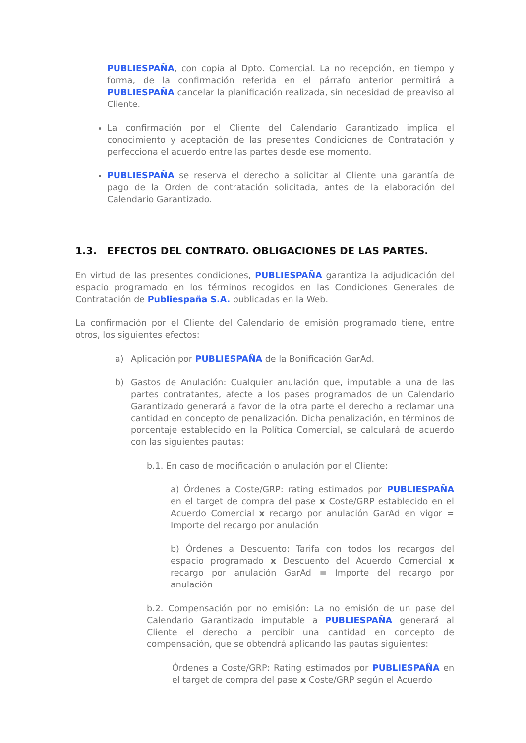PUBLIESPAÑA, con copia al Dpto. Comercial. La no recepción, en tiempo y forma, de la confirmación referida en el párrafo anterior permitirá a PUBLIESPAÑA cancelar la planificación realizada, sin necesidad de preaviso al Cliente.
La confirmación por el Cliente del Calendario Garantizado implica el conocimiento y aceptación de las presentes Condiciones de Contratación y perfecciona el acuerdo entre las partes desde ese momento.
PUBLIESPAÑA se reserva el derecho a solicitar al Cliente una garantía de pago de la Orden de contratación solicitada, antes de la elaboración del Calendario Garantizado.
1.3. EFECTOS DEL CONTRATO. OBLIGACIONES DE LAS PARTES.
En virtud de las presentes condiciones, PUBLIESPAÑA garantiza la adjudicación del espacio programado en los términos recogidos en las Condiciones Generales de Contratación de Publiespaña S.A. publicadas en la Web.
La confirmación por el Cliente del Calendario de emisión programado tiene, entre otros, los siguientes efectos:
a) Aplicación por PUBLIESPAÑA de la Bonificación GarAd.
b) Gastos de Anulación: Cualquier anulación que, imputable a una de las partes contratantes, afecte a los pases programados de un Calendario Garantizado generará a favor de la otra parte el derecho a reclamar una cantidad en concepto de penalización. Dicha penalización, en términos de porcentaje establecido en la Política Comercial, se calculará de acuerdo con las siguientes pautas:
b.1. En caso de modificación o anulación por el Cliente:
a) Órdenes a Coste/GRP: rating estimados por PUBLIESPAÑA en el target de compra del pase x Coste/GRP establecido en el Acuerdo Comercial x recargo por anulación GarAd en vigor = Importe del recargo por anulación
b) Órdenes a Descuento: Tarifa con todos los recargos del espacio programado x Descuento del Acuerdo Comercial x recargo por anulación GarAd = Importe del recargo por anulación
b.2. Compensación por no emisión: La no emisión de un pase del Calendario Garantizado imputable a PUBLIESPAÑA generará al Cliente el derecho a percibir una cantidad en concepto de compensación, que se obtendrá aplicando las pautas siguientes:
Órdenes a Coste/GRP: Rating estimados por PUBLIESPAÑA en el target de compra del pase x Coste/GRP según el Acuerdo